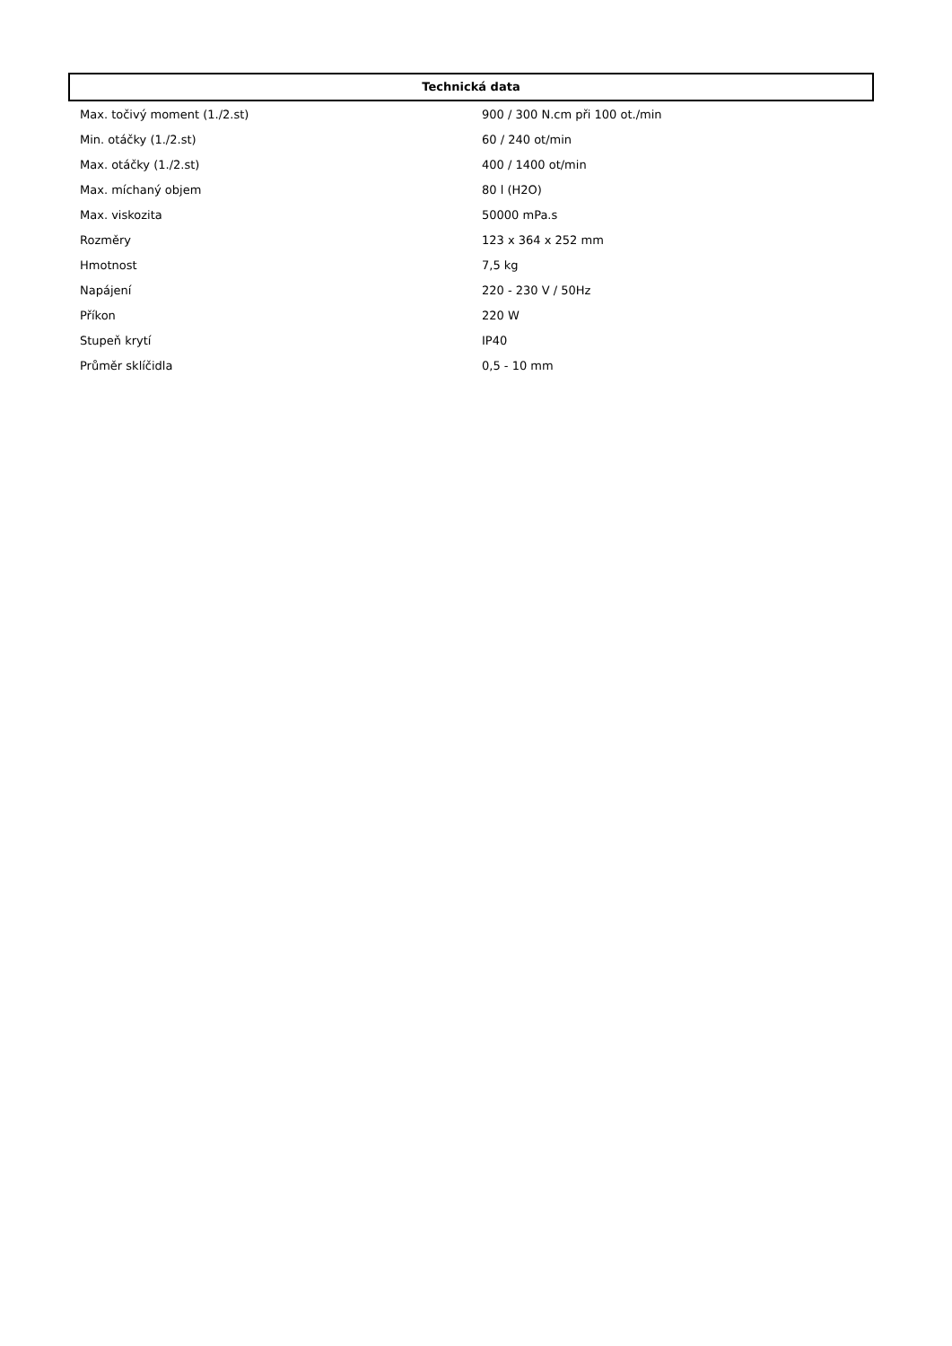Technická data
| Max. točivý moment (1./2.st) | 900 / 300 N.cm při 100 ot./min |
| Min. otáčky (1./2.st) | 60 / 240 ot/min |
| Max. otáčky (1./2.st) | 400 / 1400 ot/min |
| Max. míchaný objem | 80 l (H2O) |
| Max. viskozita | 50000 mPa.s |
| Rozměry | 123 x 364 x 252 mm |
| Hmotnost | 7,5 kg |
| Napájení | 220 - 230 V / 50Hz |
| Příkon | 220 W |
| Stupeň krytí | IP40 |
| Průměr sklíčidla | 0,5 - 10 mm |